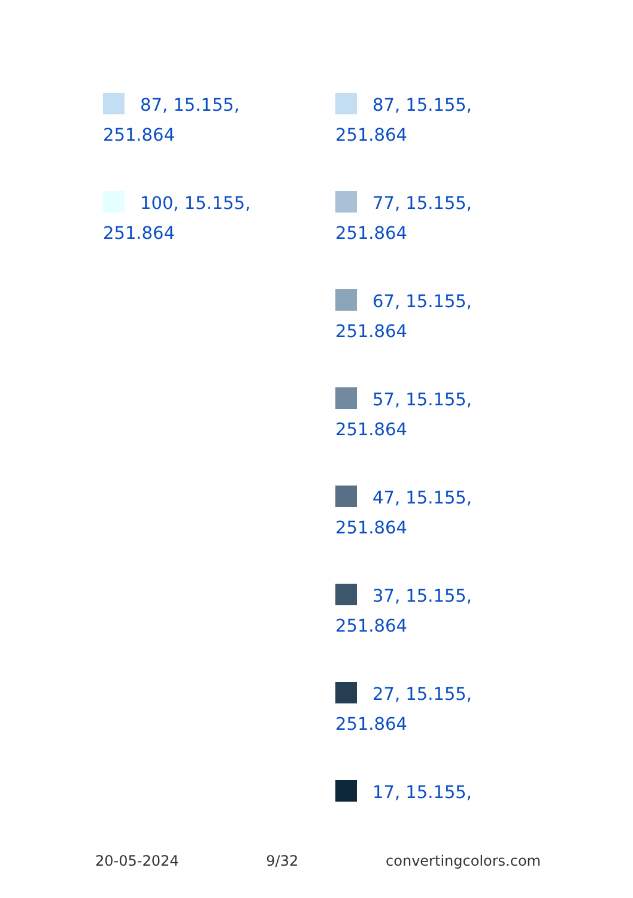87, 15.155, 251.864
100, 15.155, 251.864
87, 15.155, 251.864
77, 15.155, 251.864
67, 15.155, 251.864
57, 15.155, 251.864
47, 15.155, 251.864
37, 15.155, 251.864
27, 15.155, 251.864
17, 15.155,
20-05-2024 9/32 convertingcolors.com